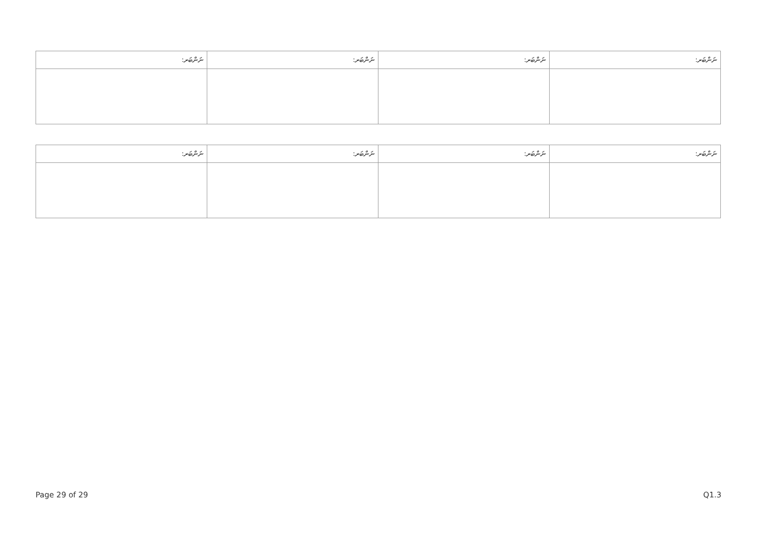| ނަންބަރ: | ނަންބަރ: | ނަންބަރ: | ނަންބަރ: |
| --- | --- | --- | --- |
| ނަންބަރ: | ނަންބަރ: | ނަންބަރ: | ނަންބަރ: |
| --- | --- | --- | --- |
Page 29 of 29 Q1.3